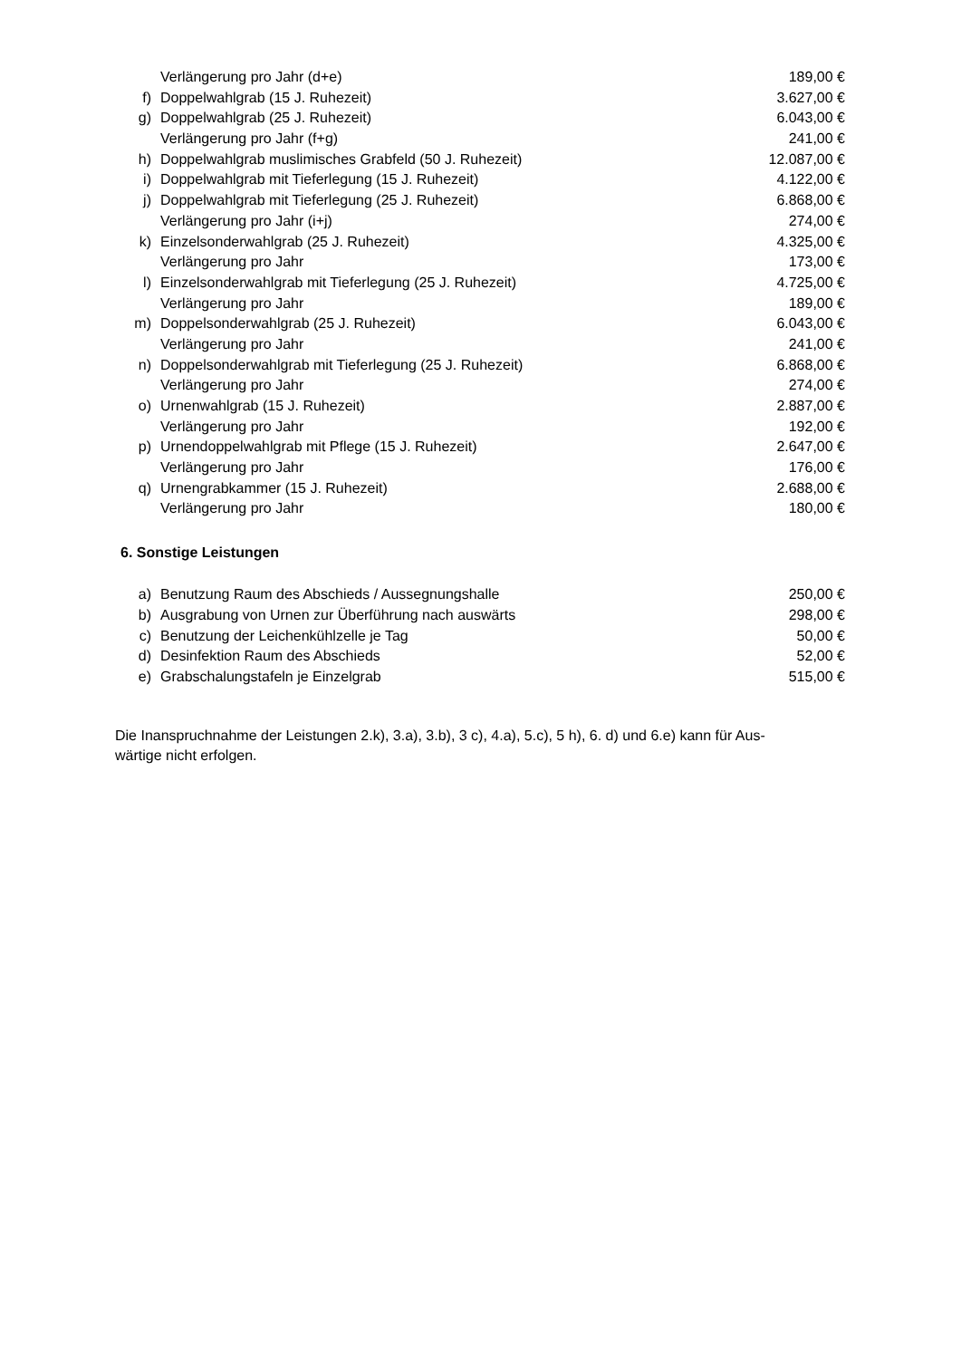| | Verlängerung pro Jahr (d+e) | 189,00 € |
| f) | Doppelwahlgrab (15 J. Ruhezeit) | 3.627,00 € |
| g) | Doppelwahlgrab (25 J. Ruhezeit) | 6.043,00 € |
| | Verlängerung pro Jahr (f+g) | 241,00 € |
| h) | Doppelwahlgrab muslimisches Grabfeld (50 J. Ruhezeit) | 12.087,00 € |
| i) | Doppelwahlgrab mit Tieferlegung (15 J. Ruhezeit) | 4.122,00 € |
| j) | Doppelwahlgrab mit Tieferlegung (25 J. Ruhezeit) | 6.868,00 € |
| | Verlängerung pro Jahr (i+j) | 274,00 € |
| k) | Einzelsonderwahlgrab (25 J. Ruhezeit) | 4.325,00 € |
| | Verlängerung pro Jahr | 173,00 € |
| l) | Einzelsonderwahlgrab mit Tieferlegung (25 J. Ruhezeit) | 4.725,00 € |
| | Verlängerung pro Jahr | 189,00 € |
| m) | Doppelsonderwahlgrab (25 J. Ruhezeit) | 6.043,00 € |
| | Verlängerung pro Jahr | 241,00 € |
| n) | Doppelsonderwahlgrab mit Tieferlegung (25 J. Ruhezeit) | 6.868,00 € |
| | Verlängerung pro Jahr | 274,00 € |
| o) | Urnenwahlgrab (15 J. Ruhezeit) | 2.887,00 € |
| | Verlängerung pro Jahr | 192,00 € |
| p) | Urnendoppelwahlgrab mit Pflege (15 J. Ruhezeit) | 2.647,00 € |
| | Verlängerung pro Jahr | 176,00 € |
| q) | Urnengrabkammer (15 J. Ruhezeit) | 2.688,00 € |
| | Verlängerung pro Jahr | 180,00 € |
6. Sonstige Leistungen
| a) | Benutzung Raum des Abschieds / Aussegnungshalle | 250,00 € |
| b) | Ausgrabung von Urnen zur Überführung nach auswärts | 298,00 € |
| c) | Benutzung der Leichenkühlzelle je Tag | 50,00 € |
| d) | Desinfektion Raum des Abschieds | 52,00 € |
| e) | Grabschalungstafeln je Einzelgrab | 515,00 € |
Die Inanspruchnahme der Leistungen 2.k), 3.a), 3.b), 3 c), 4.a), 5.c), 5 h), 6. d) und 6.e) kann für Aus-
wärtige nicht erfolgen.